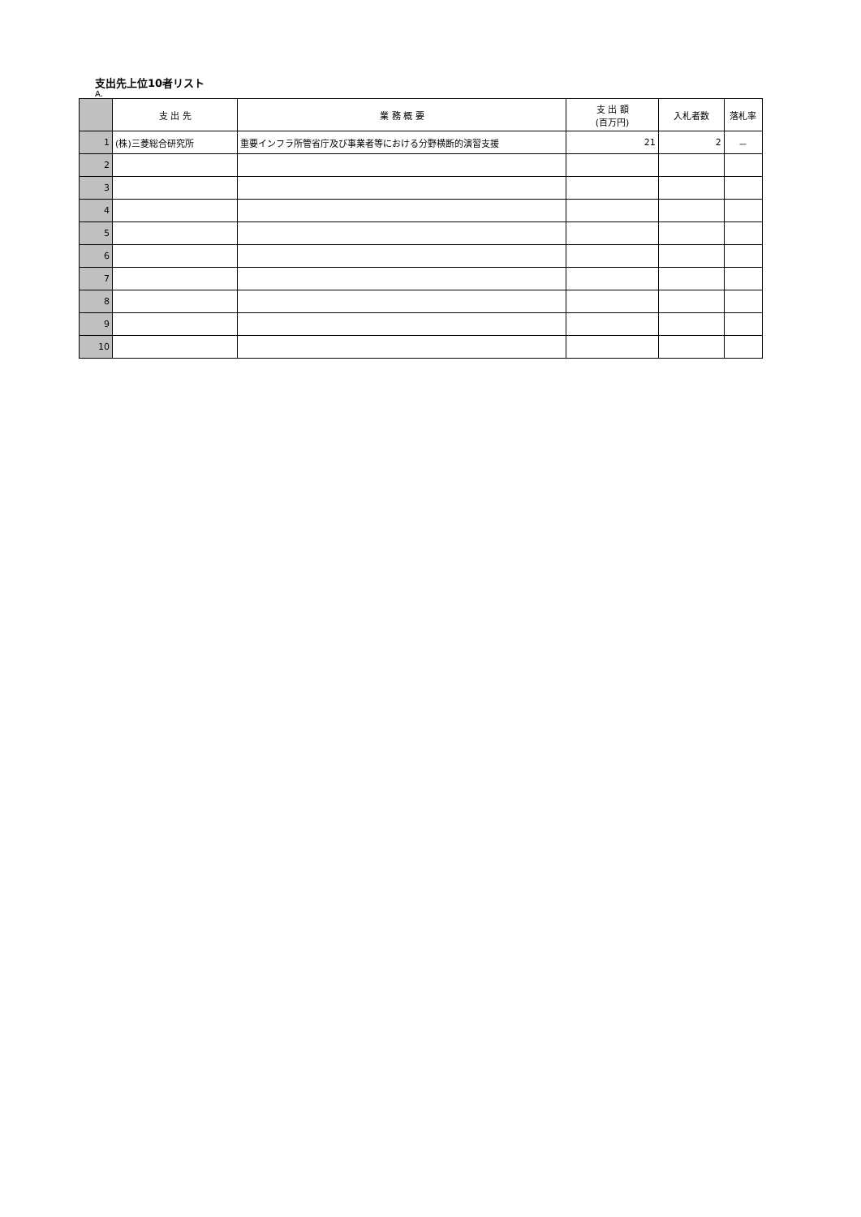支出先上位10者リスト
A.
| | 支 出 先 | 業 務 概 要 | 支 出 額 (百万円) | 入札者数 | 落札率 |
| --- | --- | --- | --- | --- | --- |
| 1 | (株)三菱総合研究所 | 重要インフラ所管省庁及び事業者等における分野横断的演習支援 | 21 | 2 | － |
| 2 | | | | | |
| 3 | | | | | |
| 4 | | | | | |
| 5 | | | | | |
| 6 | | | | | |
| 7 | | | | | |
| 8 | | | | | |
| 9 | | | | | |
| 10 | | | | | |